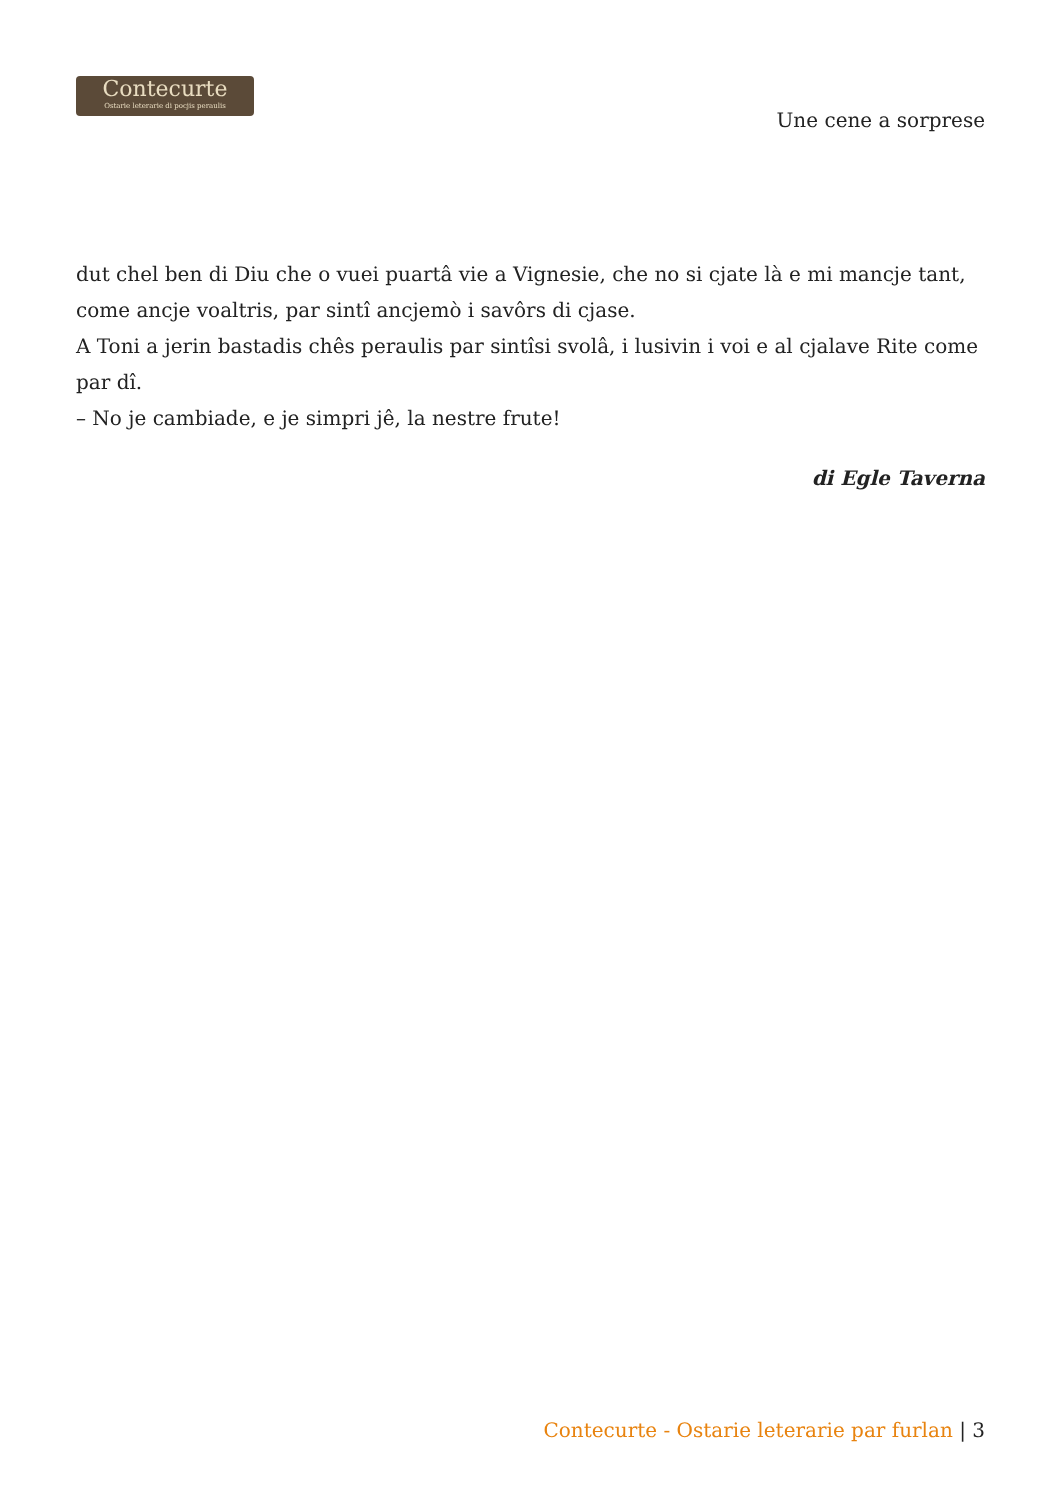Contecurte
Ostarie leterarie di pocjis peraulis
Une cene a sorprese
dut chel ben di Diu che o vuei puartâ vie a Vignesie, che no si cjate là e mi mancje tant, come ancje voaltris, par sintî ancjemò i savôrs di cjase.
A Toni a jerin bastadis chês peraulis par sintîsi svolâ, i lusivin i voi e al cjalave Rite come par dî.
– No je cambiade, e je simpri jê, la nestre frute!
di Egle Taverna
Contecurte - Ostarie leterarie par furlan | 3